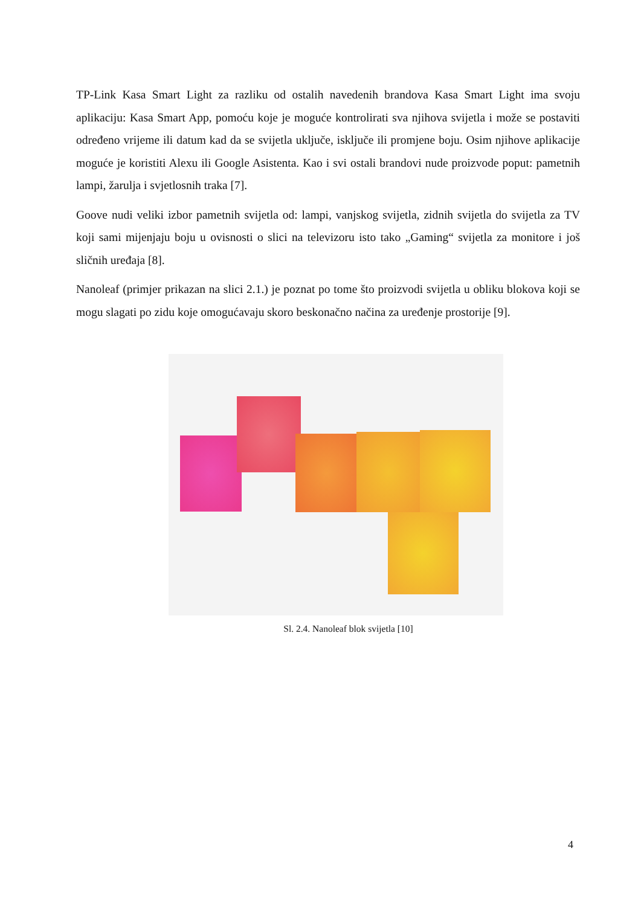TP-Link Kasa Smart Light za razliku od ostalih navedenih brandova Kasa Smart Light ima svoju aplikaciju: Kasa Smart App, pomoću koje je moguće kontrolirati sva njihova svijetla i može se postaviti određeno vrijeme ili datum kad da se svijetla uključe, isključe ili promjene boju. Osim njihove aplikacije moguće je koristiti Alexu ili Google Asistenta. Kao i svi ostali brandovi nude proizvode poput: pametnih lampi, žarulja i svjetlosnih traka [7].
Goove nudi veliki izbor pametnih svijetla od: lampi, vanjskog svijetla, zidnih svijetla do svijetla za TV koji sami mijenjaju boju u ovisnosti o slici na televizoru isto tako „Gaming“ svijetla za monitore i još sličnih uređaja [8].
Nanoleaf (primjer prikazan na slici 2.1.) je poznat po tome što proizvodi svijetla u obliku blokova koji se mogu slagati po zidu koje omogućavaju skoro beskonačno načina za uređenje prostorije [9].
Sl. 2.4. Nanoleaf blok svijetla [10]
4